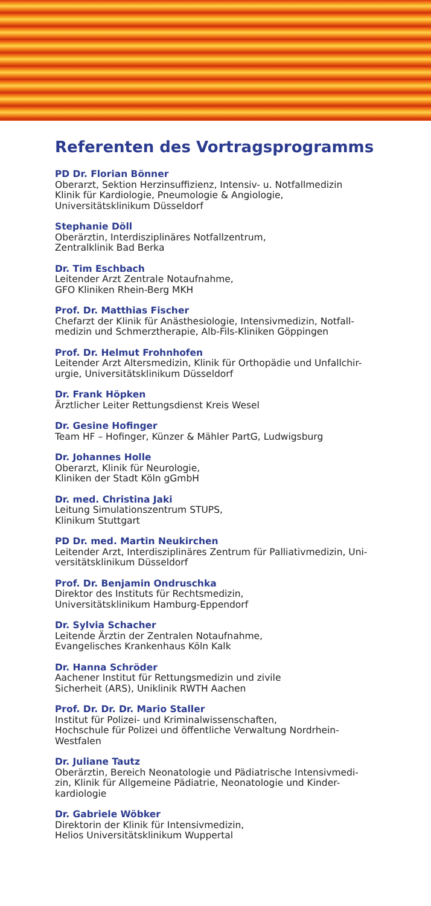Referenten des Vortragsprogramms
PD Dr. Florian Bönner
Oberarzt, Sektion Herzinsuffizienz, Intensiv- u. Notfallmedizin
Klinik für Kardiologie, Pneumologie & Angiologie,
Universitätsklinikum Düsseldorf
Stephanie Döll
Oberärztin, Interdisziplinäres Notfallzentrum,
Zentralklinik Bad Berka
Dr. Tim Eschbach
Leitender Arzt Zentrale Notaufnahme,
GFO Kliniken Rhein-Berg MKH
Prof. Dr. Matthias Fischer
Chefarzt der Klinik für Anästhesiologie, Intensivmedizin, Notfall-
medizin und Schmerztherapie, Alb-Fils-Kliniken Göppingen
Prof. Dr. Helmut Frohnhofen
Leitender Arzt Altersmedizin, Klinik für Orthopädie und Unfallchir-
urgie, Universitätsklinikum Düsseldorf
Dr. Frank Höpken
Ärztlicher Leiter Rettungsdienst Kreis Wesel
Dr. Gesine Hofinger
Team HF – Hofinger, Künzer & Mähler PartG, Ludwigsburg
Dr. Johannes Holle
Oberarzt, Klinik für Neurologie,
Kliniken der Stadt Köln gGmbH
Dr. med. Christina Jaki
Leitung Simulationszentrum STUPS,
Klinikum Stuttgart
PD Dr. med. Martin Neukirchen
Leitender Arzt, Interdisziplinäres Zentrum für Palliativmedizin, Uni-
versitätsklinikum Düsseldorf
Prof. Dr. Benjamin Ondruschka
Direktor des Instituts für Rechtsmedizin,
Universitätsklinikum Hamburg-Eppendorf
Dr. Sylvia Schacher
Leitende Ärztin der Zentralen Notaufnahme,
Evangelisches Krankenhaus Köln Kalk
Dr. Hanna Schröder
Aachener Institut für Rettungsmedizin und zivile
Sicherheit (ARS), Uniklinik RWTH Aachen
Prof. Dr. Dr. Dr. Mario Staller
Institut für Polizei- und Kriminalwissenschaften,
Hochschule für Polizei und öffentliche Verwaltung Nordrhein-
Westfalen
Dr. Juliane Tautz
Oberärztin, Bereich Neonatologie und Pädiatrische Intensivmedi-
zin, Klinik für Allgemeine Pädiatrie, Neonatologie und Kinder-
kardiologie
Dr. Gabriele Wöbker
Direktorin der Klinik für Intensivmedizin,
Helios Universitätsklinikum Wuppertal